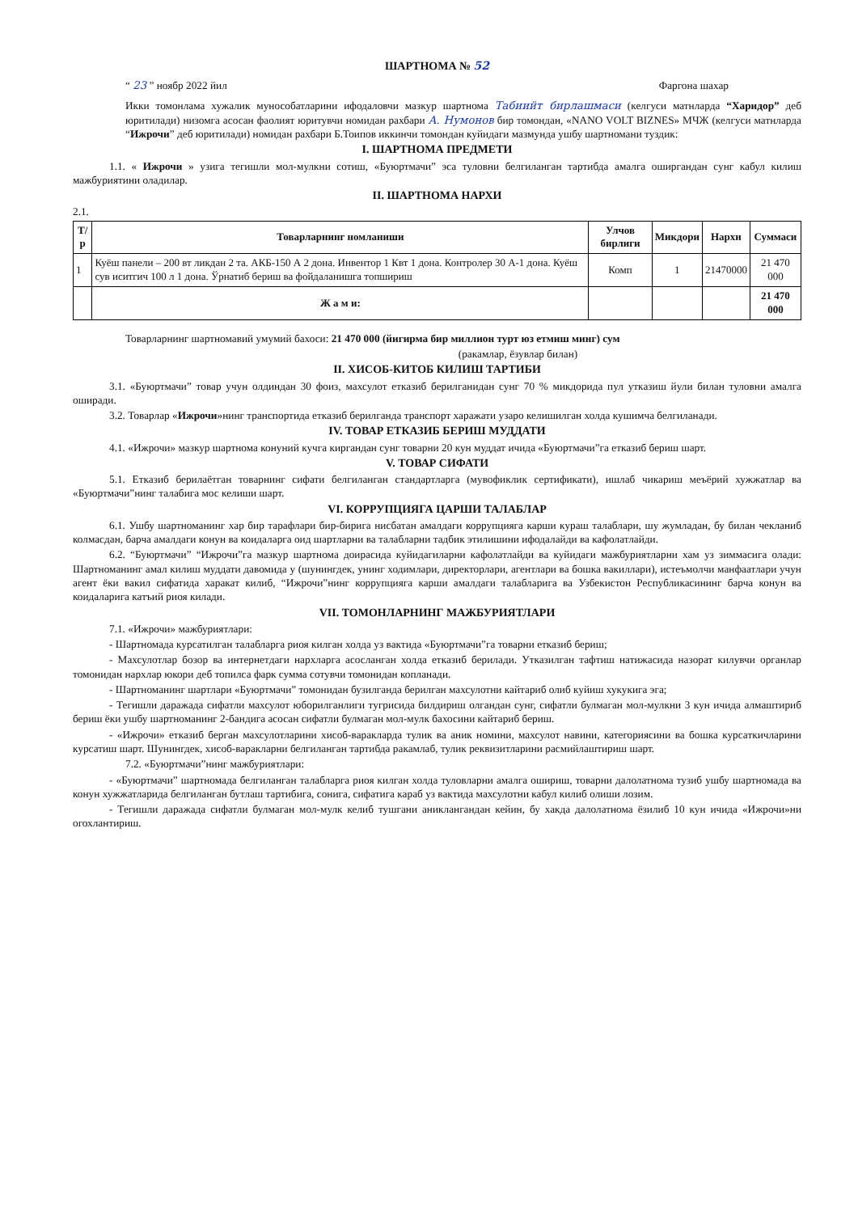ШАРТНОМА № 52
“ 23 ” ноябр 2022 йил Фаргона шахар
Икки томонлама хужалик мунособатларини ифодаловчи мазкур шартнома Табиийт бирлашмаси (келгуси матнларда “Харидор” деб юритилади) низомга асосан фаолият юритувчи номидан рахбари А. Нумонов бир томондан, «NANO VOLT BIZNES» МЧЖ (келгуси матнларда “Ижрочи” деб юритилади) номидан рахбари Б.Тоипов иккинчи томондан куйидаги мазмунда ушбу шартномани туздик:
I. ШАРТНОМА ПРЕДМЕТИ
1.1. « Ижрочи » узига тегишли мол-мулкни сотиш, «Буюртмачи” эса туловни белгиланган тартибда амалга оширгандан сунг кабул килиш мажбуриятини оладилар.
II. ШАРТНОМА НАРХИ
2.1.
| Т/р | Товарларнинг номланиши | Улчов бирлиги | Микдори | Нархи | Суммаси |
| --- | --- | --- | --- | --- | --- |
| 1 | Куёш панели – 200 вт ликдан 2 та. АКБ-150 А 2 дона. Инвентор 1 Квт 1 дона. Контролер 30 А-1 дона. Куёш сув иситгич 100 л 1 дона. Ўрнатиб бериш ва фойдаланишга топшириш | Комп | 1 | 21470000 | 21 470 000 |
| | Ж а м и: | | | | 21 470 000 |
Товарларнинг шартномавий умумий бахоси: 21 470 000 (йигирма бир миллион турт юз етмиш минг) сум
(ракамлар, ёзувлар билан)
II. ХИСОБ-КИТОБ КИЛИШ ТАРТИБИ
3.1. «Буюртмачи” товар учун олдиндан 30 фоиз, махсулот етказиб берилганидан сунг 70 % микдорида пул утказиш йули билан туловни амалга оширади.
3.2. Товарлар «Ижрочи»нинг транспортида етказиб берилганда транспорт харажати узаро келишилган холда кушимча белгиланади.
IV. ТОВАР ЕТКАЗИБ БЕРИШ МУДДАТИ
4.1. «Ижрочи» мазкур шартнома конуний кучга киргандан сунг товарни 20 кун муддат ичида «Буюртмачи”га етказиб бериш шарт.
V. ТОВАР СИФАТИ
5.1. Етказиб берилаётган товарнинг сифати белгиланган стандартларга (мувофиклик сертификати), ишлаб чикариш меъёрий хужжатлар ва «Буюртмачи”нинг талабига мос келиши шарт.
VI. КОРРУПЦИЯГА ЦАРШИ ТАЛАБЛАР
6.1. Ушбу шартноманинг хар бир тарафлари бир-бирига нисбатан амалдаги коррупцияга карши кураш талаблари, шу жумладан, бу билан чекланиб колмасдан, барча амалдаги конун ва коидаларга оид шартларни ва талабларни тадбик этилишини ифодалайди ва кафолатлайди.
6.2. “Буюртмачи” “Ижрочи”га мазкур шартнома доирасида куйидагиларни кафолатлайди ва куйидаги мажбуриятларни хам уз зиммасига олади: Шартноманинг амал килиш муддати давомида у (шунингдек, унинг ходимлари, директорлари, агентлари ва бошка вакиллари), истеъмолчи манфаатлари учун агент ёки вакил сифатида харакат килиб, “Ижрочи”нинг коррупцияга карши амалдаги талабларига ва Узбекистон Республикасининг барча конун ва коидаларига катъий риоя килади.
VII. ТОМОНЛАРНИНГ МАЖБУРИЯТЛАРИ
7.1. «Ижрочи» мажбуриятлари:
- Шартномада курсатилган талабларга риоя килган холда уз вактида «Буюртмачи”га товарни етказиб бериш;
- Махсулотлар бозор ва интернетдаги нархларга асосланган холда етказиб берилади. Утказилган тафтиш натижасида назорат килувчи органлар томонидан нархлар юкори деб топилса фарк сумма сотувчи томонидан копланади.
- Шартноманинг шартлари «Буюртмачи” томонидан бузилганда берилган махсулотни кайтариб олиб куйиш хукукига эга;
- Тегишли даражада сифатли махсулот юборилганлиги тугрисида билдириш олгандан сунг, сифатли булмаган мол-мулкни 3 кун ичида алмаштириб бериш ёки ушбу шартноманинг 2-бандига асосан сифатли булмаган мол-мулк бахосини кайтариб бериш.
- «Ижрочи» етказиб берган махсулотларини хисоб-варакларда тулик ва аник номини, махсулот навини, категориясини ва бошка курсаткичларини курсатиш шарт. Шунингдек, хисоб-варакларни белгиланган тартибда ракамлаб, тулик реквизитларини расмийлаштириш шарт.
7.2. «Буюртмачи”нинг мажбуриятлари:
- «Буюртмачи” шартномада белгиланган талабларга риоя килган холда туловларни амалга ошириш, товарни далолатнома тузиб ушбу шартномада ва конун хужжатларида белгиланган бутлаш тартибига, сонига, сифатига караб уз вактида махсулотни кабул килиб олиши лозим.
- Тегишли даражада сифатли булмаган мол-мулк келиб тушгани аниклангандан кейин, бу хакда далолатнома ёзилиб 10 кун ичида «Ижрочи»ни огохлантириш.